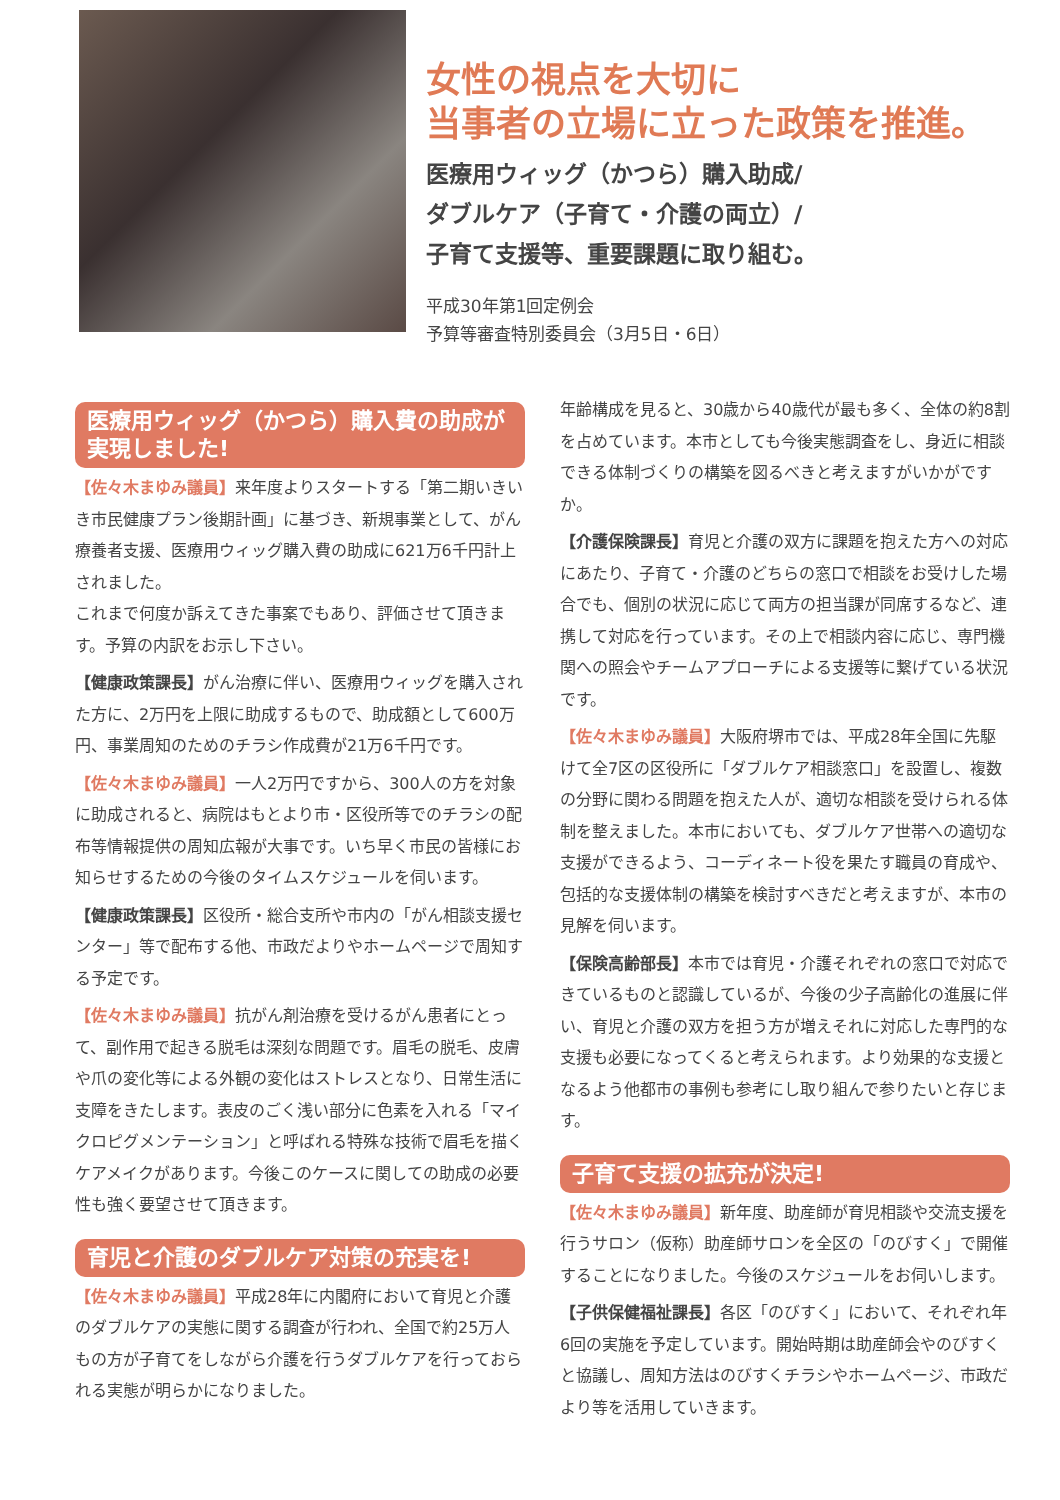女性の視点を大切に
当事者の立場に立った政策を推進。
医療用ウィッグ（かつら）購入助成/
ダブルケア（子育て・介護の両立）/
子育て支援等、重要課題に取り組む。
平成30年第1回定例会
予算等審査特別委員会（3月5日・6日）
医療用ウィッグ（かつら）購入費の助成が実現しました!
【佐々木まゆみ議員】来年度よりスタートする「第二期いきいき市民健康プラン後期計画」に基づき、新規事業として、がん療養者支援、医療用ウィッグ購入費の助成に621万6千円計上されました。
これまで何度か訴えてきた事案でもあり、評価させて頂きます。予算の内訳をお示し下さい。
【健康政策課長】がん治療に伴い、医療用ウィッグを購入された方に、2万円を上限に助成するもので、助成額として600万円、事業周知のためのチラシ作成費が21万6千円です。
【佐々木まゆみ議員】一人2万円ですから、300人の方を対象に助成されると、病院はもとより市・区役所等でのチラシの配布等情報提供の周知広報が大事です。いち早く市民の皆様にお知らせするための今後のタイムスケジュールを伺います。
【健康政策課長】区役所・総合支所や市内の「がん相談支援センター」等で配布する他、市政だよりやホームページで周知する予定です。
【佐々木まゆみ議員】抗がん剤治療を受けるがん患者にとって、副作用で起きる脱毛は深刻な問題です。眉毛の脱毛、皮膚や爪の変化等による外観の変化はストレスとなり、日常生活に支障をきたします。表皮のごく浅い部分に色素を入れる「マイクロピグメンテーション」と呼ばれる特殊な技術で眉毛を描くケアメイクがあります。今後このケースに関しての助成の必要性も強く要望させて頂きます。
育児と介護のダブルケア対策の充実を!
【佐々木まゆみ議員】平成28年に内閣府において育児と介護のダブルケアの実態に関する調査が行われ、全国で約25万人もの方が子育てをしながら介護を行うダブルケアを行っておられる実態が明らかになりました。
年齢構成を見ると、30歳から40歳代が最も多く、全体の約8割を占めています。本市としても今後実態調査をし、身近に相談できる体制づくりの構築を図るべきと考えますがいかがですか。
【介護保険課長】育児と介護の双方に課題を抱えた方への対応にあたり、子育て・介護のどちらの窓口で相談をお受けした場合でも、個別の状況に応じて両方の担当課が同席するなど、連携して対応を行っています。その上で相談内容に応じ、専門機関への照会やチームアプローチによる支援等に繋げている状況です。
【佐々木まゆみ議員】大阪府堺市では、平成28年全国に先駆けて全7区の区役所に「ダブルケア相談窓口」を設置し、複数の分野に関わる問題を抱えた人が、適切な相談を受けられる体制を整えました。本市においても、ダブルケア世帯への適切な支援ができるよう、コーディネート役を果たす職員の育成や、包括的な支援体制の構築を検討すべきだと考えますが、本市の見解を伺います。
【保険高齢部長】本市では育児・介護それぞれの窓口で対応できているものと認識しているが、今後の少子高齢化の進展に伴い、育児と介護の双方を担う方が増えそれに対応した専門的な支援も必要になってくると考えられます。より効果的な支援となるよう他都市の事例も参考にし取り組んで参りたいと存じます。
子育て支援の拡充が決定!
【佐々木まゆみ議員】新年度、助産師が育児相談や交流支援を行うサロン（仮称）助産師サロンを全区の「のびすく」で開催することになりました。今後のスケジュールをお伺いします。
【子供保健福祉課長】各区「のびすく」において、それぞれ年6回の実施を予定しています。開始時期は助産師会やのびすくと協議し、周知方法はのびすくチラシやホームページ、市政だより等を活用していきます。